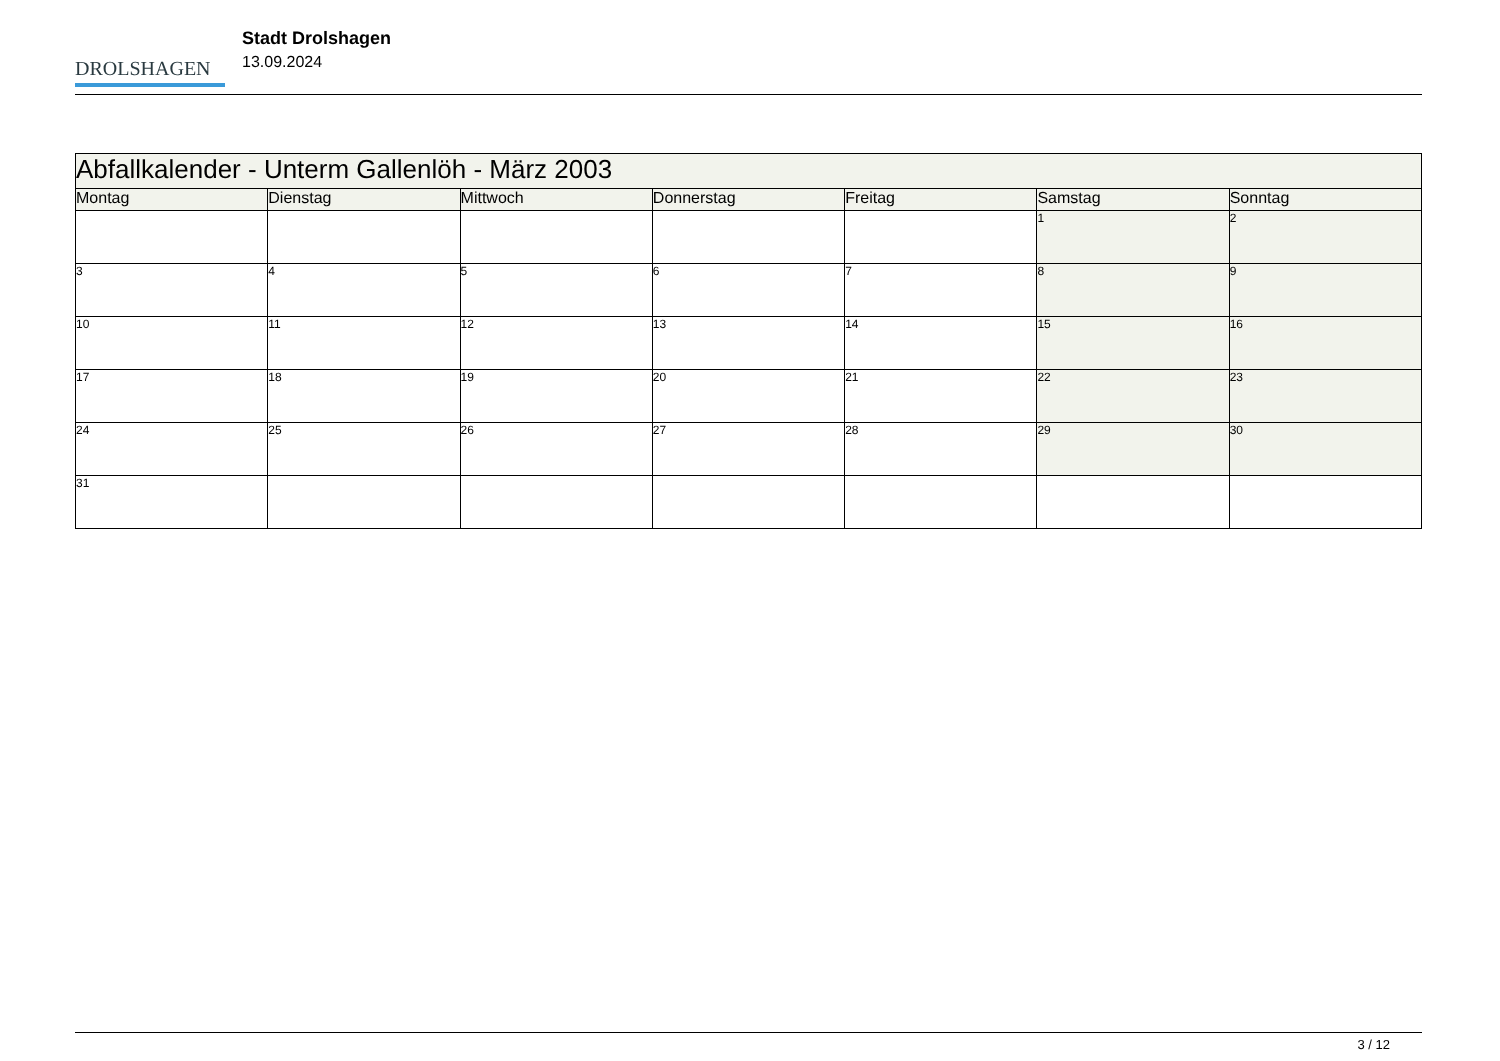DROLSHAGEN
Stadt Drolshagen
13.09.2024
| Abfallkalender - Unterm Gallenlöh - März 2003 | | | | | | |
| Montag | Dienstag | Mittwoch | Donnerstag | Freitag | Samstag | Sonntag |
| | | | | | 1 | 2 |
| 3 | 4 | 5 | 6 | 7 | 8 | 9 |
| 10 | 11 | 12 | 13 | 14 | 15 | 16 |
| 17 | 18 | 19 | 20 | 21 | 22 | 23 |
| 24 | 25 | 26 | 27 | 28 | 29 | 30 |
| 31 | | | | | | |
3 / 12